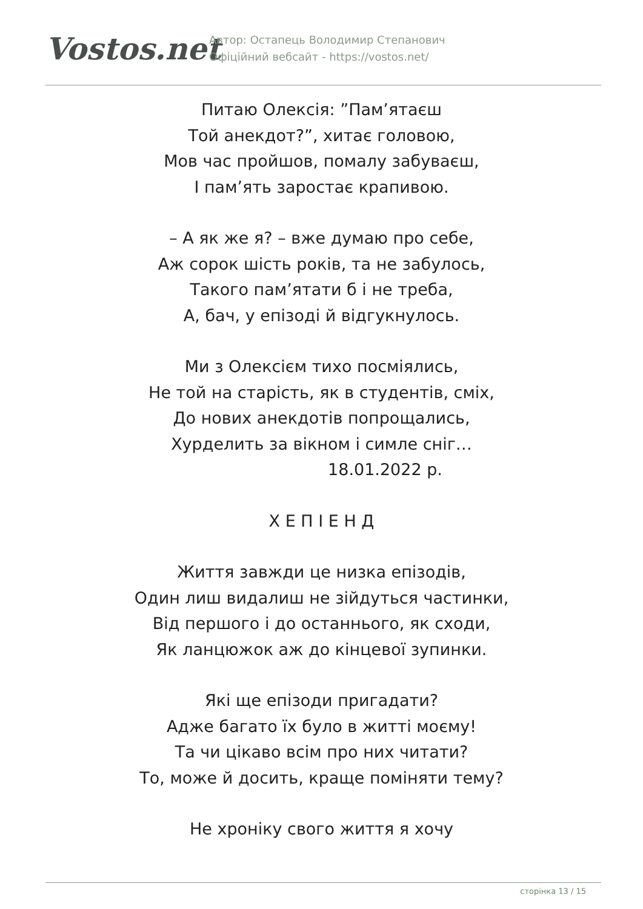Vostos.net
Автор: Остапець Володимир Степанович
Офіційний вебсайт - https://vostos.net/
Питаю Олексія: ”Пам’ятаєш
Той анекдот?”, хитає головою,
Мов час пройшов, помалу забуваєш,
І пам’ять заростає крапивою.
– А як же я? – вже думаю про себе,
Аж сорок шість років, та не забулось,
Такого пам’ятати б і не треба,
А, бач, у епізоді й відгукнулось.
Ми з Олексієм тихо посміялись,
Не той на старість, як в студентів, сміх,
До нових анекдотів попрощались,
Хурделить за вікном і симле сніг…
18.01.2022 р.
Х Е П І Е Н Д
Життя завжди це низка епізодів,
Один лиш видалиш не зійдуться частинки,
Від першого і до останнього, як сходи,
Як ланцюжок аж до кінцевої зупинки.
Які ще епізоди пригадати?
Адже багато їх було в житті моєму!
Та чи цікаво всім про них читати?
То, може й досить, краще поміняти тему?
Не хроніку свого життя я хочу
сторінка 13 / 15